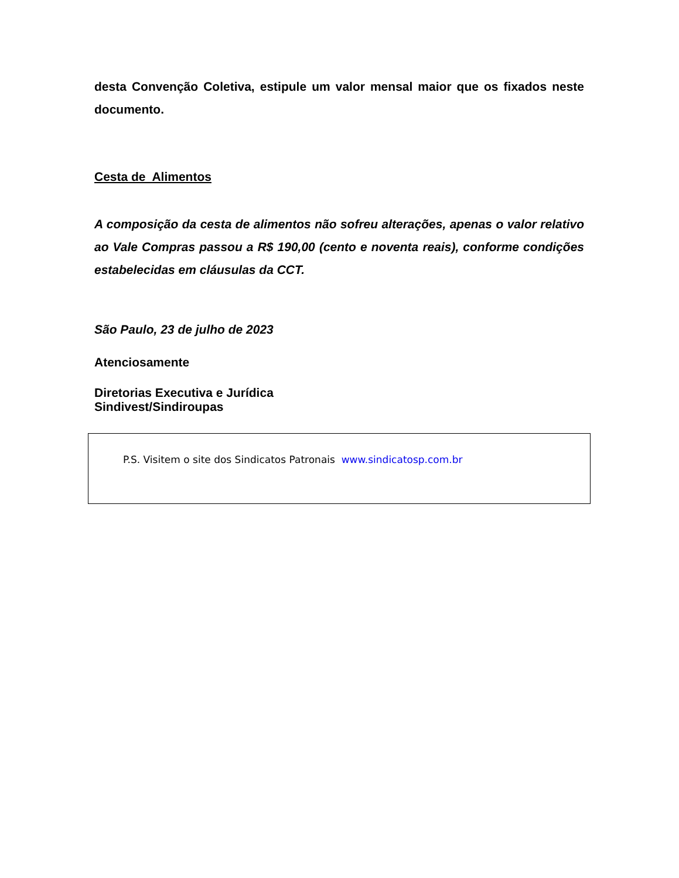desta Convenção Coletiva, estipule um valor mensal maior que os fixados neste documento.
Cesta de Alimentos
A composição da cesta de alimentos não sofreu alterações, apenas o valor relativo ao Vale Compras passou a R$ 190,00 (cento e noventa reais), conforme condições estabelecidas em cláusulas da CCT.
São Paulo, 23 de julho de 2023
Atenciosamente
Diretorias Executiva e Jurídica
Sindivest/Sindiroupas
P.S. Visitem o site dos Sindicatos Patronais www.sindicatosp.com.br